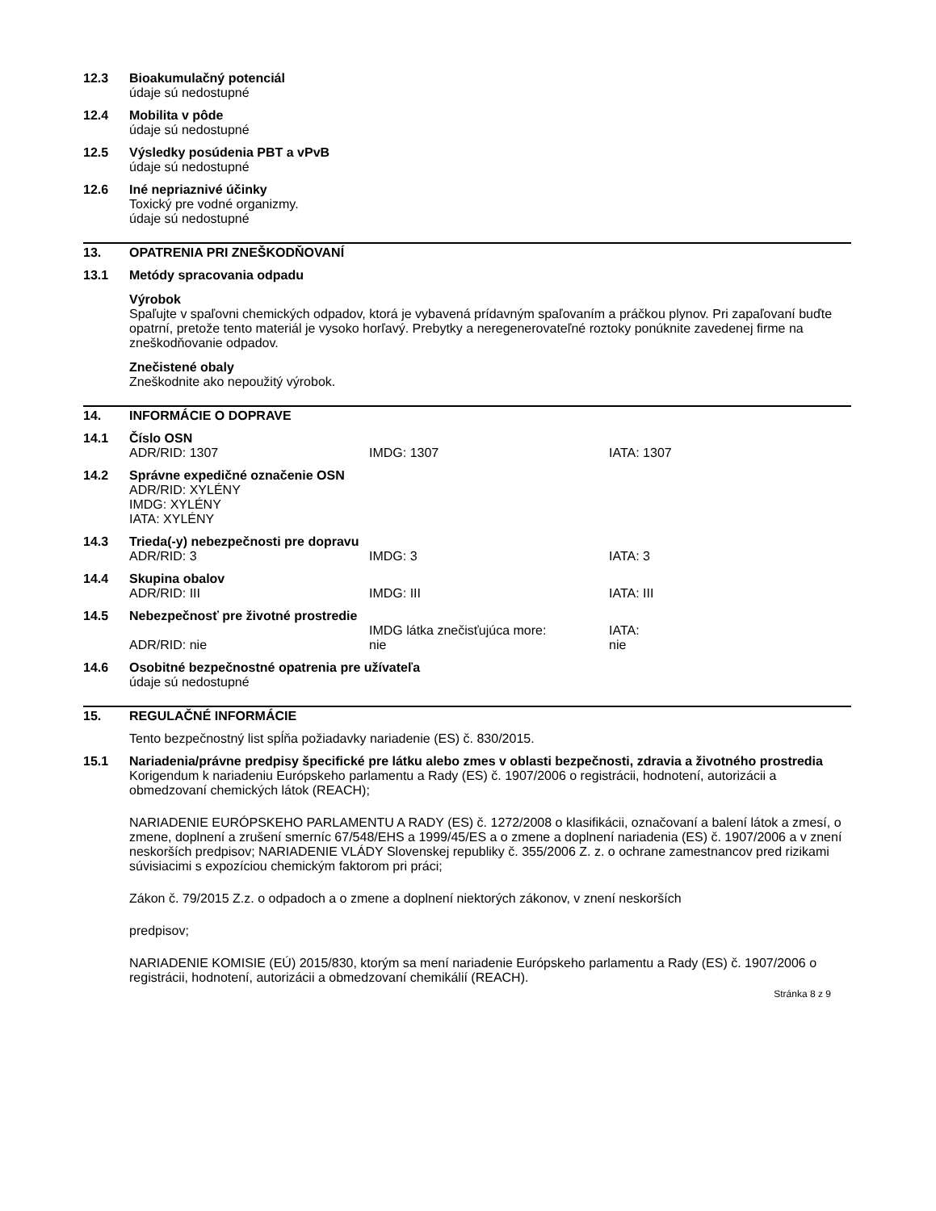12.3 Bioakumulačný potenciál
údaje sú nedostupné
12.4 Mobilita v pôde
údaje sú nedostupné
12.5 Výsledky posúdenia PBT a vPvB
údaje sú nedostupné
12.6 Iné nepriaznivé účinky
Toxický pre vodné organizmy.
údaje sú nedostupné
13. OPATRENIA PRI ZNEŠKODŇOVANÍ
13.1 Metódy spracovania odpadu
Výrobok
Spaľujte v spaľovni chemických odpadov, ktorá je vybavená prídavným spaľovaním a práčkou plynov. Pri zapaľovaní buďte opatrní, pretože tento materiál je vysoko horľavý. Prebytky a neregenerovateľné roztoky ponúknite zavedenej firme na zneškodňovanie odpadov.
Znečistené obaly
Zneškodnite ako nepoužitý výrobok.
14. INFORMÁCIE O DOPRAVE
14.1 Číslo OSN
ADR/RID: 1307 IMDG: 1307 IATA: 1307
14.2 Správne expedičné označenie OSN
ADR/RID: XYLÉNY
IMDG: XYLÉNY
IATA: XYLÉNY
14.3 Trieda(-y) nebezpečnosti pre dopravu
ADR/RID: 3 IMDG: 3 IATA: 3
14.4 Skupina obalov
ADR/RID: III IMDG: III IATA: III
14.5 Nebezpečnosť pre životné prostredie
ADR/RID: nie IMDG látka znečisťujúca more:
nie
IATA:
nie
14.6 Osobitné bezpečnostné opatrenia pre užívateľa
údaje sú nedostupné
15. REGULAČNÉ INFORMÁCIE
Tento bezpečnostný list spĺňa požiadavky nariadenie (ES) č. 830/2015.
15.1 Nariadenia/právne predpisy špecifické pre látku alebo zmes v oblasti bezpečnosti, zdravia a životného prostredia
Korigendum k nariadeniu Európskeho parlamentu a Rady (ES) č. 1907/2006 o registrácii, hodnotení, autorizácii a obmedzovaní chemických látok (REACH);
NARIADENIE EURÓPSKEHO PARLAMENTU A RADY (ES) č. 1272/2008 o klasifikácii, označovaní a balení látok a zmesí, o zmene, doplnení a zrušení smerníc 67/548/EHS a 1999/45/ES a o zmene a doplnení nariadenia (ES) č. 1907/2006 a v znení neskorších predpisov; NARIADENIE VLÁDY Slovenskej republiky č. 355/2006 Z. z. o ochrane zamestnancov pred rizikami súvisiacimi s expozíciou chemickým faktorom pri práci;
Zákon č. 79/2015 Z.z. o odpadoch a o zmene a doplnení niektorých zákonov, v znení neskorších
predpisov;
NARIADENIE KOMISIE (EÚ) 2015/830, ktorým sa mení nariadenie Európskeho parlamentu a Rady (ES) č. 1907/2006 o registrácii, hodnotení, autorizácii a obmedzovaní chemikálií (REACH).
Stránka 8 z 9